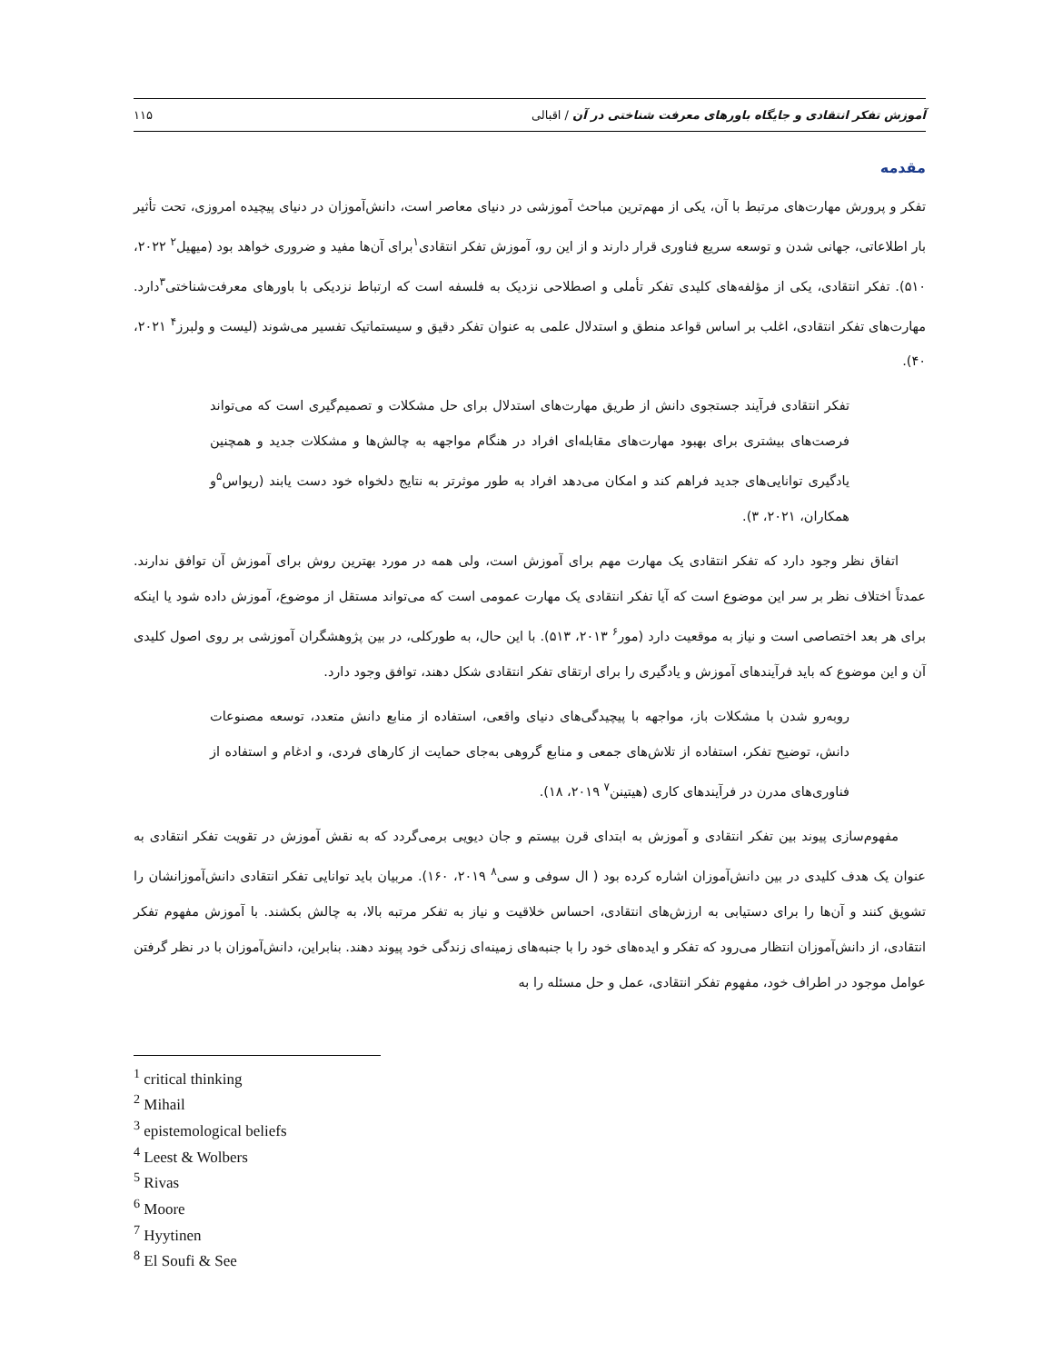آموزش تفکر انتقادی و جایگاه باورهای معرفت شناختی در آن / اقبالی ۱۱۵
مقدمه
تفکر و پرورش مهارت‌های مرتبط با آن، یکی از مهم‌ترین مباحث آموزشی در دنیای معاصر است، دانش‌آموزان در دنیای پیچیده امروزی، تحت تأثیر بار اطلاعاتی، جهانی شدن و توسعه سریع فناوری قرار دارند و از این رو، آموزش تفکر انتقادی<sup>۱</sup>برای آن‌ها مفید و ضروری خواهد بود (میهیل<sup>۲</sup> ۲۰۲۲، ۵۱۰). تفکر انتقادی، یکی از مؤلفه‌های کلیدی تفکر تأملی و اصطلاحی نزدیک به فلسفه است که ارتباط نزدیکی با باورهای معرفت‌شناختی<sup>۳</sup>دارد. مهارت‌های تفکر انتقادی، اغلب بر اساس قواعد منطق و استدلال علمی به عنوان تفکر دقیق و سیستماتیک تفسیر می‌شوند (لیست و ولبرز<sup>۴</sup> ۲۰۲۱، ۴۰).
تفکر انتقادی فرآیند جستجوی دانش از طریق مهارت‌های استدلال برای حل مشکلات و تصمیم‌گیری است که می‌تواند فرصت‌های بیشتری برای بهبود مهارت‌های مقابله‌ای افراد در هنگام مواجهه به چالش‌ها و مشکلات جدید و همچنین یادگیری توانایی‌های جدید فراهم کند و امکان می‌دهد افراد به طور موثرتر به نتایج دلخواه خود دست یابند (ریواس<sup>۵</sup>و همکاران، ۲۰۲۱، ۳).
اتفاق نظر وجود دارد که تفکر انتقادی یک مهارت مهم برای آموزش است، ولی همه در مورد بهترین روش برای آموزش آن توافق ندارند. عمدتاً اختلاف نظر بر سر این موضوع است که آیا تفکر انتقادی یک مهارت عمومی است که می‌تواند مستقل از موضوع، آموزش داده شود یا اینکه برای هر بعد اختصاصی است و نیاز به موقعیت دارد (مور<sup>۶</sup> ۲۰۱۳، ۵۱۳). با این حال، به طورکلی، در بین پژوهشگران آموزشی بر روی اصول کلیدی آن و این موضوع که باید فرآیندهای آموزش و یادگیری را برای ارتقای تفکر انتقادی شکل دهند، توافق وجود دارد.
روبه‌رو شدن با مشکلات باز، مواجهه با پیچیدگی‌های دنیای واقعی، استفاده از منابع دانش متعدد، توسعه مصنوعات دانش، توضیح تفکر، استفاده از تلاش‌های جمعی و منابع گروهی به‌جای حمایت از کارهای فردی، و ادغام و استفاده از فناوری‌های مدرن در فرآیندهای کاری (هیتینن<sup>۷</sup> ۲۰۱۹، ۱۸).
مفهوم‌سازی پیوند بین تفکر انتقادی و آموزش به ابتدای قرن بیستم و جان دیویی برمی‌گردد که به نقش آموزش در تقویت تفکر انتقادی به عنوان یک هدف کلیدی در بین دانش‌آموزان اشاره کرده بود ( ال سوفی و سی<sup>۸</sup> ۲۰۱۹، ۱۶۰). مربیان باید توانایی تفکر انتقادی دانش‌آموزانشان را تشویق کنند و آن‌ها را برای دستیابی به ارزش‌های انتقادی، احساس خلاقیت و نیاز به تفکر مرتبه بالا، به چالش بکشند. با آموزش مفهوم تفکر انتقادی، از دانش‌آموزان انتظار می‌رود که تفکر و ایده‌های خود را با جنبه‌های زمینه‌ای زندگی خود پیوند دهند. بنابراین، دانش‌آموزان با در نظر گرفتن عوامل موجود در اطراف خود، مفهوم تفکر انتقادی، عمل و حل مسئله را به
<sup>1</sup> critical thinking
<sup>2</sup> Mihail
<sup>3</sup> epistemological beliefs
<sup>4</sup> Leest & Wolbers
<sup>5</sup> Rivas
<sup>6</sup> Moore
<sup>7</sup> Hyytinen
<sup>8</sup> El Soufi & See